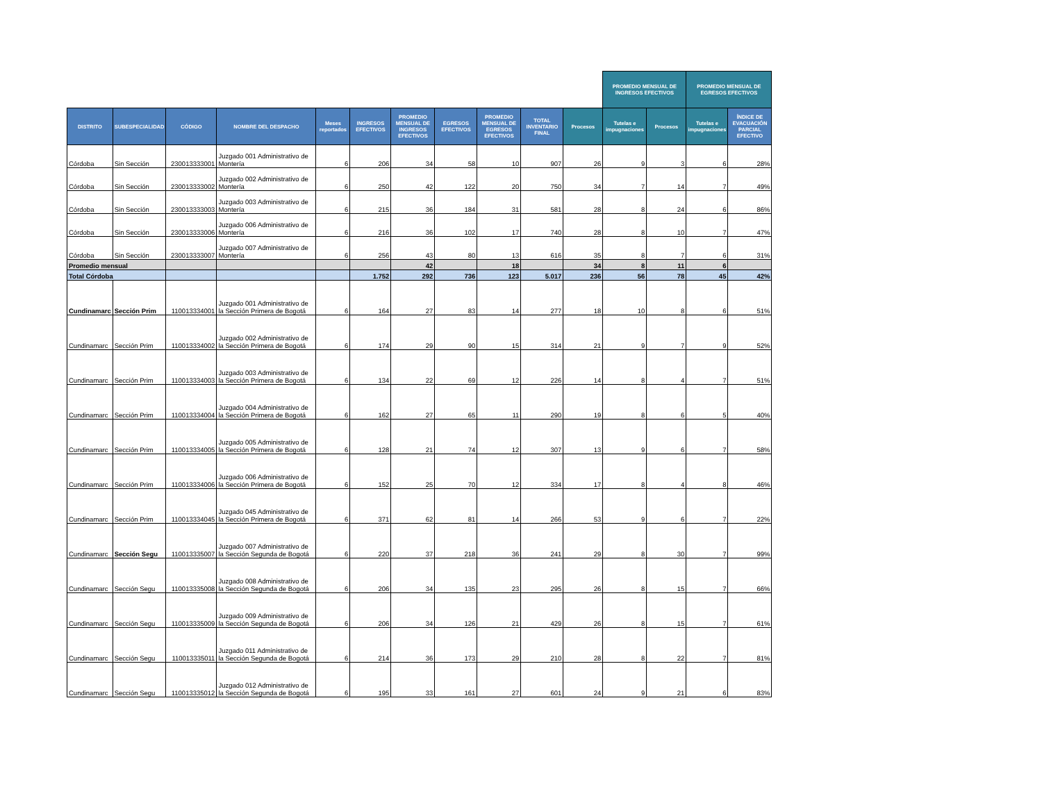| | | | | | | | | | | | PROMEDIO MENSUAL DE INGRESOS EFECTIVOS | | PROMEDIO MENSUAL DE EGRESOS EFECTIVOS | | |
| --- | --- | --- | --- | --- | --- | --- | --- | --- | --- | --- | --- | --- | --- | --- | --- |
| DISTRITO | SUBESPECIALIDAD | CÓDIGO | NOMBRE DEL DESPACHO | Meses reportados | INGRESOS EFECTIVOS | PROMEDIO MENSUAL DE INGRESOS EFECTIVOS | EGRESOS EFECTIVOS | PROMEDIO MENSUAL DE EGRESOS EFECTIVOS | TOTAL INVENTARIO FINAL | Procesos | Tutelas e impugnaciones | Procesos | Tutelas e impugnaciones | ÍNDICE DE EVACUACIÓN PARCIAL EFECTIVO | |
| Córdoba | Sin Sección | 230013333001 | Juzgado 001 Administrativo de Montería | 6 | 206 | 34 | 58 | 10 | 907 | 26 | 9 | 3 | 6 | 28% | |
| Córdoba | Sin Sección | 230013333002 | Juzgado 002 Administrativo de Montería | 6 | 250 | 42 | 122 | 20 | 750 | 34 | 7 | 14 | 7 | 49% | |
| Córdoba | Sin Sección | 230013333003 | Juzgado 003 Administrativo de Montería | 6 | 215 | 36 | 184 | 31 | 581 | 28 | 8 | 24 | 6 | 86% | |
| Córdoba | Sin Sección | 230013333006 | Juzgado 006 Administrativo de Montería | 6 | 216 | 36 | 102 | 17 | 740 | 28 | 8 | 10 | 7 | 47% | |
| Córdoba | Sin Sección | 230013333007 | Juzgado 007 Administrativo de Montería | 6 | 256 | 43 | 80 | 13 | 616 | 35 | 8 | 7 | 6 | 31% | |
| Promedio mensual | | | | | | 42 | | 18 | | 34 | 8 | 11 | 6 | | |
| Total Córdoba | | | | | 1.752 | 292 | 736 | 123 | 5.017 | 236 | 56 | 78 | 45 | 42% | |
| Cundinamarc | Sección Prim | 110013334001 | Juzgado 001 Administrativo de la Sección Primera de Bogotá | 6 | 164 | 27 | 83 | 14 | 277 | 18 | 10 | 8 | 6 | 51% | |
| Cundinamarc | Sección Prim | 110013334002 | Juzgado 002 Administrativo de la Sección Primera de Bogotá | 6 | 174 | 29 | 90 | 15 | 314 | 21 | 9 | 7 | 9 | 52% | |
| Cundinamarc | Sección Prim | 110013334003 | Juzgado 003 Administrativo de la Sección Primera de Bogotá | 6 | 134 | 22 | 69 | 12 | 226 | 14 | 8 | 4 | 7 | 51% | |
| Cundinamarc | Sección Prim | 110013334004 | Juzgado 004 Administrativo de la Sección Primera de Bogotá | 6 | 162 | 27 | 65 | 11 | 290 | 19 | 8 | 6 | 5 | 40% | |
| Cundinamarc | Sección Prim | 110013334005 | Juzgado 005 Administrativo de la Sección Primera de Bogotá | 6 | 128 | 21 | 74 | 12 | 307 | 13 | 9 | 6 | 7 | 58% | |
| Cundinamarc | Sección Prim | 110013334006 | Juzgado 006 Administrativo de la Sección Primera de Bogotá | 6 | 152 | 25 | 70 | 12 | 334 | 17 | 8 | 4 | 8 | 46% | |
| Cundinamarc | Sección Prim | 110013334045 | Juzgado 045 Administrativo de la Sección Primera de Bogotá | 6 | 371 | 62 | 81 | 14 | 266 | 53 | 9 | 6 | 7 | 22% | |
| Cundinamarc | Sección Segu | 110013335007 | Juzgado 007 Administrativo de la Sección Segunda de Bogotá | 6 | 220 | 37 | 218 | 36 | 241 | 29 | 8 | 30 | 7 | 99% | |
| Cundinamarc | Sección Segu | 110013335008 | Juzgado 008 Administrativo de la Sección Segunda de Bogotá | 6 | 206 | 34 | 135 | 23 | 295 | 26 | 8 | 15 | 7 | 66% | |
| Cundinamarc | Sección Segu | 110013335009 | Juzgado 009 Administrativo de la Sección Segunda de Bogotá | 6 | 206 | 34 | 126 | 21 | 429 | 26 | 8 | 15 | 7 | 61% | |
| Cundinamarc | Sección Segu | 110013335011 | Juzgado 011 Administrativo de la Sección Segunda de Bogotá | 6 | 214 | 36 | 173 | 29 | 210 | 28 | 8 | 22 | 7 | 81% | |
| Cundinamarc | Sección Segu | 110013335012 | Juzgado 012 Administrativo de la Sección Segunda de Bogotá | 6 | 195 | 33 | 161 | 27 | 601 | 24 | 9 | 21 | 6 | 83% | |